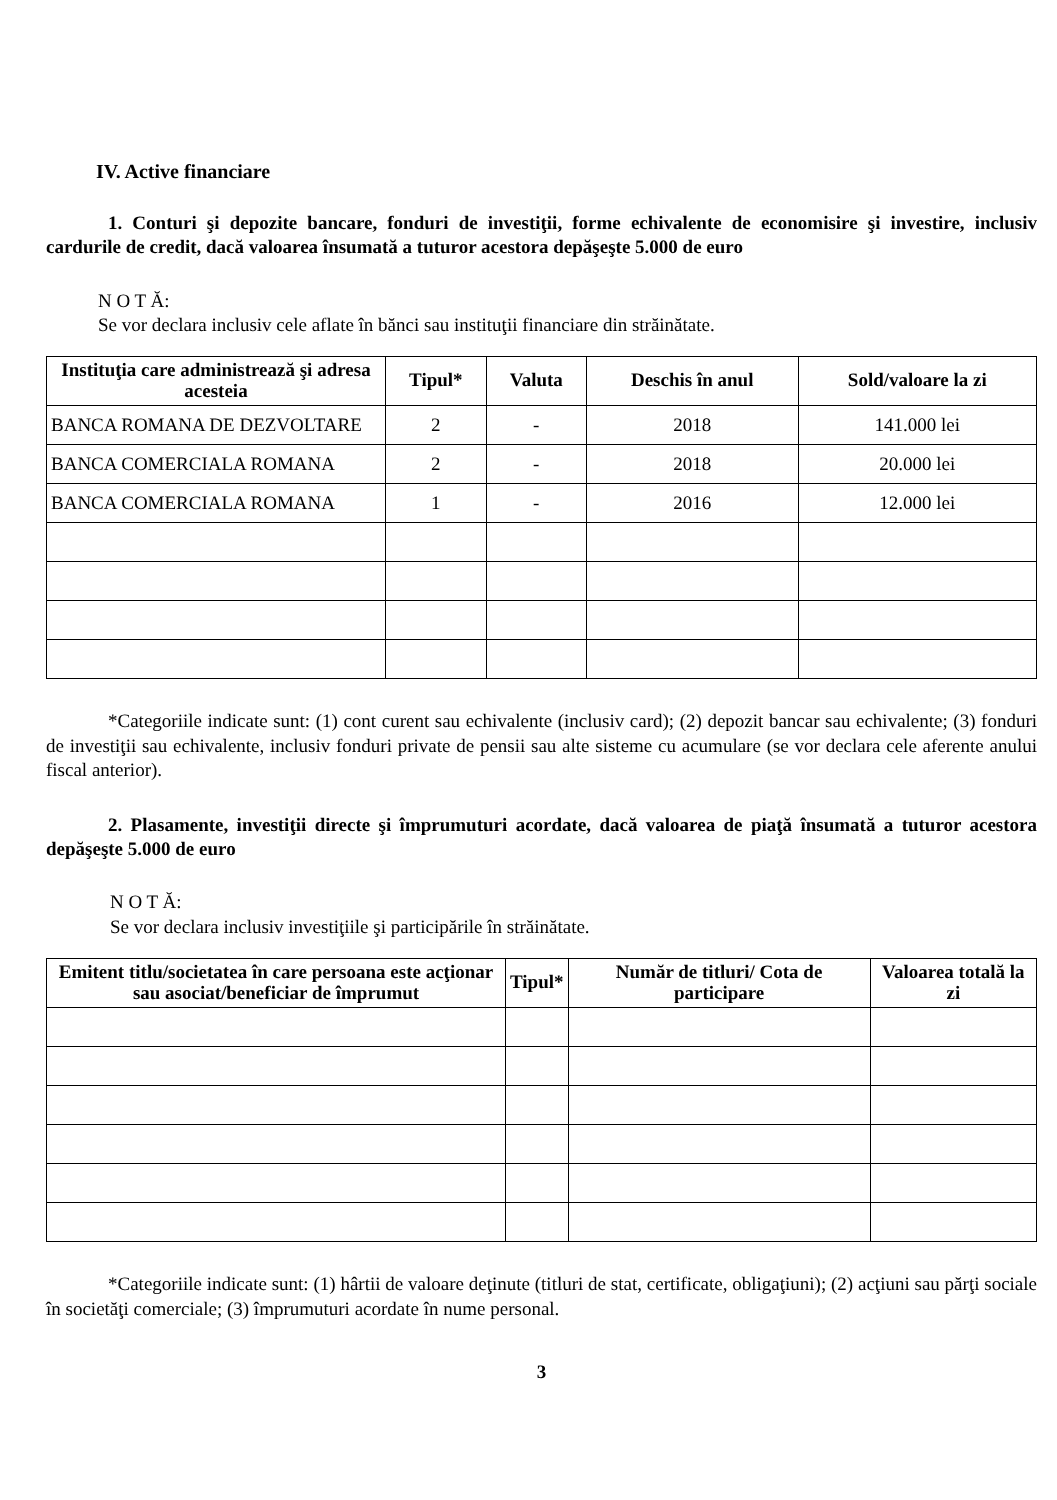IV. Active financiare
1. Conturi şi depozite bancare, fonduri de investiţii, forme echivalente de economisire şi investire, inclusiv cardurile de credit, dacă valoarea însumată a tuturor acestora depăşeşte 5.000 de euro
N O T Ă:
Se vor declara inclusiv cele aflate în bănci sau instituţii financiare din străinătate.
| Instituţia care administrează şi adresa acesteia | Tipul* | Valuta | Deschis în anul | Sold/valoare la zi |
| --- | --- | --- | --- | --- |
| BANCA ROMANA DE DEZVOLTARE | 2 | - | 2018 | 141.000 lei |
| BANCA COMERCIALA ROMANA | 2 | - | 2018 | 20.000 lei |
| BANCA COMERCIALA ROMANA | 1 | - | 2016 | 12.000 lei |
*Categoriile indicate sunt: (1) cont curent sau echivalente (inclusiv card); (2) depozit bancar sau echivalente; (3) fonduri de investiţii sau echivalente, inclusiv fonduri private de pensii sau alte sisteme cu acumulare (se vor declara cele aferente anului fiscal anterior).
2. Plasamente, investiţii directe şi împrumuturi acordate, dacă valoarea de piaţă însumată a tuturor acestora depăşeşte 5.000 de euro
N O T Ă:
Se vor declara inclusiv investiţiile şi participările în străinătate.
| Emitent titlu/societatea în care persoana este acţionar sau asociat/beneficiar de împrumut | Tipul* | Număr de titluri/ Cota de participare | Valoarea totală la zi |
| --- | --- | --- | --- |
*Categoriile indicate sunt: (1) hârtii de valoare deţinute (titluri de stat, certificate, obligaţiuni); (2) acţiuni sau părţi sociale în societăţi comerciale; (3) împrumuturi acordate în nume personal.
3